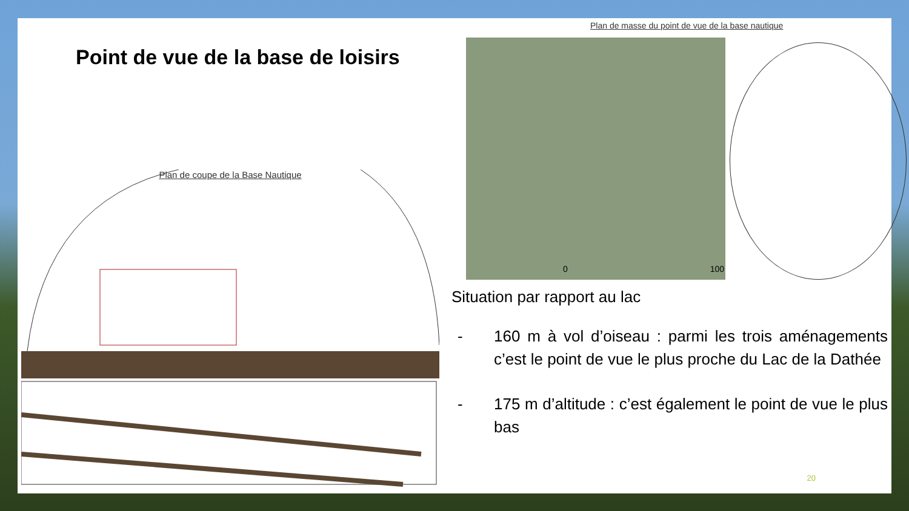Point de vue de la base de loisirs
Plan de coupe de la Base Nautique
Plan de masse du point de vue de la base nautique
0 100
Situation par rapport au lac
- 160 m à vol d’oiseau : parmi les trois aménagements c’est le point de vue le plus proche du Lac de la Dathée
- 175 m d’altitude : c’est également le point de vue le plus bas
20